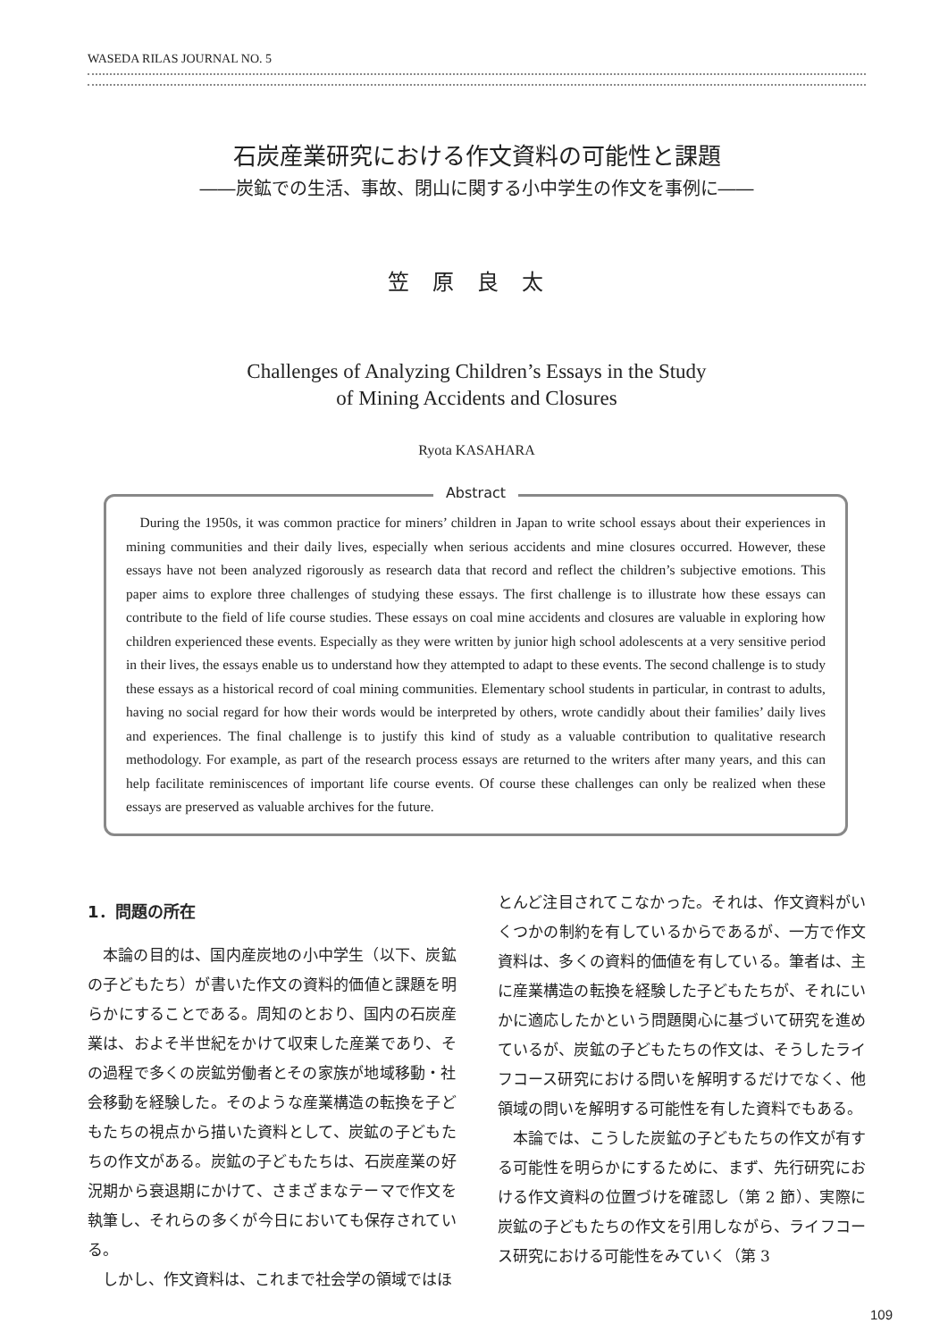WASEDA RILAS JOURNAL NO. 5
石炭産業研究における作文資料の可能性と課題
――炭鉱での生活、事故、閉山に関する小中学生の作文を事例に――
笠原良太
Challenges of Analyzing Children’s Essays in the Study
of Mining Accidents and Closures
Ryota KASAHARA
Abstract
During the 1950s, it was common practice for miners’ children in Japan to write school essays about their experiences in mining communities and their daily lives, especially when serious accidents and mine closures occurred. However, these essays have not been analyzed rigorously as research data that record and reflect the children’s subjective emotions. This paper aims to explore three challenges of studying these essays. The first challenge is to illustrate how these essays can contribute to the field of life course studies. These essays on coal mine accidents and closures are valuable in exploring how children experienced these events. Especially as they were written by junior high school adolescents at a very sensitive period in their lives, the essays enable us to understand how they attempted to adapt to these events. The second challenge is to study these essays as a historical record of coal mining communities. Elementary school students in particular, in contrast to adults, having no social regard for how their words would be interpreted by others, wrote candidly about their families’ daily lives and experiences. The final challenge is to justify this kind of study as a valuable contribution to qualitative research methodology. For example, as part of the research process essays are returned to the writers after many years, and this can help facilitate reminiscences of important life course events. Of course these challenges can only be realized when these essays are preserved as valuable archives for the future.
1．問題の所在
本論の目的は、国内産炭地の小中学生（以下、炭鉱の子どもたち）が書いた作文の資料的価値と課題を明らかにすることである。周知のとおり、国内の石炭産業は、およそ半世紀をかけて収束した産業であり、その過程で多くの炭鉱労働者とその家族が地域移動・社会移動を経験した。そのような産業構造の転換を子どもたちの視点から描いた資料として、炭鉱の子どもたちの作文がある。炭鉱の子どもたちは、石炭産業の好況期から衰退期にかけて、さまざまなテーマで作文を執筆し、それらの多くが今日においても保存されている。
しかし、作文資料は、これまで社会学の領域ではほ
とんど注目されてこなかった。それは、作文資料がいくつかの制約を有しているからであるが、一方で作文資料は、多くの資料的価値を有している。筆者は、主に産業構造の転換を経験した子どもたちが、それにいかに適応したかという問題関心に基づいて研究を進めているが、炭鉱の子どもたちの作文は、そうしたライフコース研究における問いを解明するだけでなく、他領域の問いを解明する可能性を有した資料でもある。
本論では、こうした炭鉱の子どもたちの作文が有する可能性を明らかにするために、まず、先行研究における作文資料の位置づけを確認し（第 2 節）、実際に炭鉱の子どもたちの作文を引用しながら、ライフコース研究における可能性をみていく（第 3
109